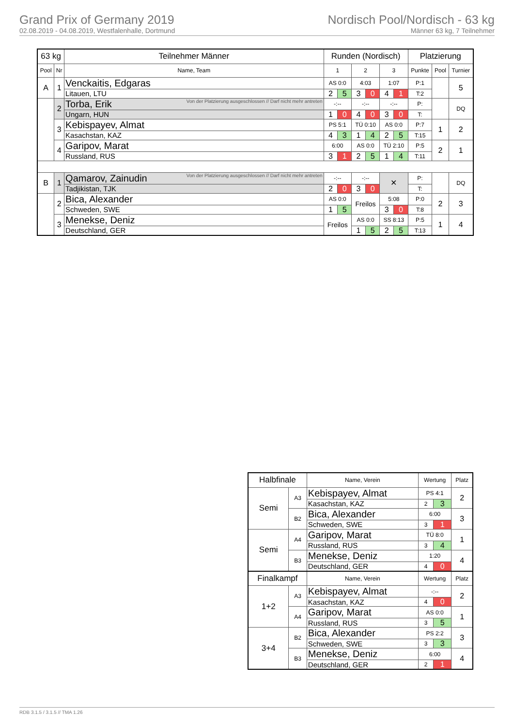Grand Prix of Germany 2019
02.08.2019 - 04.08.2019, Westfalenhalle, Dortmund
Nordisch Pool/Nordisch - 63 kg
Männer 63 kg, 7 Teilnehmer
| 63 kg | | Teilnehmer Männer | Runden (Nordisch) | | | | | | Platzierung | | |
| --- | --- | --- | --- | --- | --- | --- | --- | --- | --- | --- | --- |
| Pool | Nr | Name, Team | 1 | | 2 | | 3 | | Punkte | Pool | Turnier |
| A | 1 | Venckaitis, Edgaras | AS 0:0 | | 4:03 | | 1:07 | | P:1 | | 5 |
| | | Litauen, LTU | 2 | 5 | 3 | 0 | 4 | 1 | T:2 | | |
| | 2 | Torba, Erik Von der Platzierung ausgeschlossen // Darf nicht mehr antreten | -:-- | | -:-- | | -:-- | | P: | | DQ |
| | | Ungarn, HUN | 1 | 0 | 4 | 0 | 3 | 0 | T: | | |
| | 3 | Kebispayev, Almat | PS 5:1 | | TÜ 0:10 | | AS 0:0 | | P:7 | 1 | 2 |
| | | Kasachstan, KAZ | 4 | 3 | 1 | 4 | 2 | 5 | T:15 | | |
| | 4 | Garipov, Marat | 6:00 | | AS 0:0 | | TÜ 2:10 | | P:5 | 2 | 1 |
| | | Russland, RUS | 3 | 1 | 2 | 5 | 1 | 4 | T:11 | | |
| B | 1 | Qamarov, Zainudin Von der Platzierung ausgeschlossen // Darf nicht mehr antreten | -:-- | | -:-- | | ✕ | | P: | | DQ |
| | | Tadjikistan, TJK | 2 | 0 | 3 | 0 | | | T: | | |
| | 2 | Bica, Alexander | AS 0:0 | | Freilos | | 5:08 | | P:0 | 2 | 3 |
| | | Schweden, SWE | 1 | 5 | | | 3 | 0 | T:8 | | |
| | 3 | Menekse, Deniz | Freilos | | AS 0:0 | | SS 8:13 | | P:5 | 1 | 4 |
| | | Deutschland, GER | | | 1 | 5 | 2 | 5 | T:13 | | |
| Halbfinale | | Name, Verein | Wertung | | Platz |
| --- | --- | --- | --- | --- | --- |
| Semi | A3 | Kebispayev, Almat | PS 4:1 | | 2 |
| | | Kasachstan, KAZ | 2 | 3 | |
| | B2 | Bica, Alexander | 6:00 | | 3 |
| | | Schweden, SWE | 3 | 1 | |
| Semi | A4 | Garipov, Marat | TÜ 8:0 | | 1 |
| | | Russland, RUS | 3 | 4 | |
| | B3 | Menekse, Deniz | 1:20 | | 4 |
| | | Deutschland, GER | 4 | 0 | |
| Finalkampf | | Name, Verein | Wertung | | Platz |
| 1+2 | A3 | Kebispayev, Almat | -:-- | | 2 |
| | | Kasachstan, KAZ | 4 | 0 | |
| | A4 | Garipov, Marat | AS 0:0 | | 1 |
| | | Russland, RUS | 3 | 5 | |
| 3+4 | B2 | Bica, Alexander | PS 2:2 | | 3 |
| | | Schweden, SWE | 3 | 3 | |
| | B3 | Menekse, Deniz | 6:00 | | 4 |
| | | Deutschland, GER | 2 | 1 | |
RDB 3.1.5 / 3.1.5 // TMA 1.26